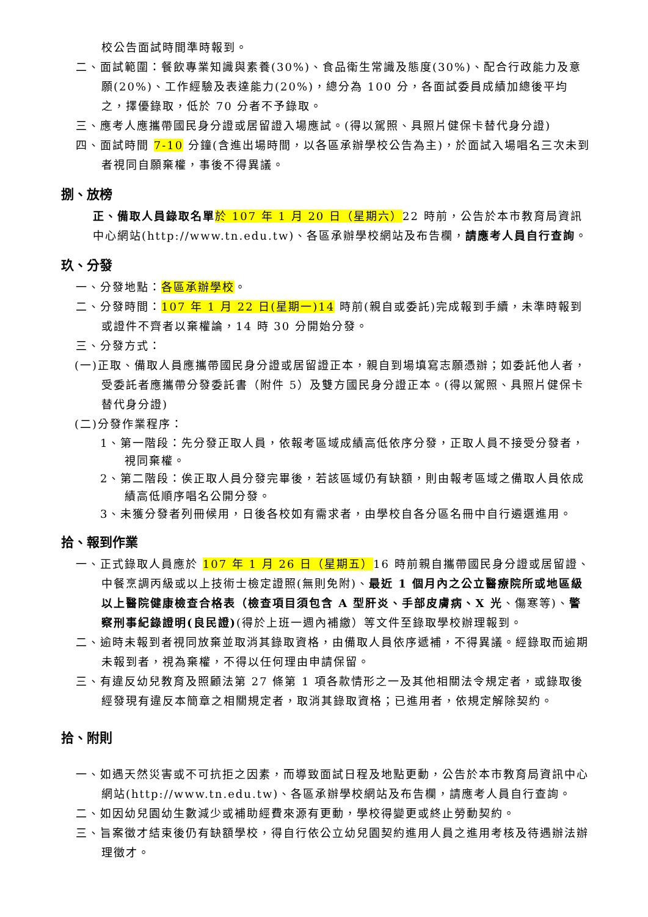校公告面試時間準時報到。
二、面試範圍：餐飲專業知識與素養(30%)、食品衛生常識及態度(30%)、配合行政能力及意願(20%)、工作經驗及表達能力(20%)，總分為 100 分，各面試委員成績加總後平均之，擇優錄取，低於 70 分者不予錄取。
三、應考人應攜帶國民身分證或居留證入場應試。(得以駕照、具照片健保卡替代身分證)
四、面試時間 7-10 分鐘(含進出場時間，以各區承辦學校公告為主)，於面試入場唱名三次未到者視同自願棄權，事後不得異議。
捌、放榜
正、備取人員錄取名單 於 107 年 1 月 20 日（星期六）22 時前，公告於本市教育局資訊中心網站(http://www.tn.edu.tw)、各區承辦學校網站及布告欄，請應考人員自行查詢。
玖、分發
一、分發地點：各區承辦學校。
二、分發時間：107 年 1 月 22 日(星期一)14 時前(親自或委託)完成報到手續，未準時報到或證件不齊者以棄權論，14 時 30 分開始分發。
三、分發方式：
(一)正取、備取人員應攜帶國民身分證或居留證正本，親自到場填寫志願憑辦；如委託他人者，受委託者應攜帶分發委託書（附件 5）及雙方國民身分證正本。(得以駕照、具照片健保卡替代身分證)
(二)分發作業程序：
1、第一階段：先分發正取人員，依報考區域成績高低依序分發，正取人員不接受分發者，視同棄權。
2、第二階段：俟正取人員分發完畢後，若該區域仍有缺額，則由報考區域之備取人員依成績高低順序唱名公開分發。
3、未獲分發者列冊候用，日後各校如有需求者，由學校自各分區名冊中自行遴選進用。
拾、報到作業
一、正式錄取人員應於 107 年 1 月 26 日（星期五）16 時前親自攜帶國民身分證或居留證、中餐烹調丙級或以上技術士檢定證照(無則免附)、最近 1 個月內之公立醫療院所或地區級以上醫院健康檢查合格表（檢查項目須包含 A 型肝炎、手部皮膚病、X 光、傷寒等)、警察刑事紀錄證明(良民證)(得於上班一週內補繳）等文件至錄取學校辦理報到。
二、逾時未報到者視同放棄並取消其錄取資格，由備取人員依序遞補，不得異議。經錄取而逾期未報到者，視為棄權，不得以任何理由申請保留。
三、有違反幼兒教育及照顧法第 27 條第 1 項各款情形之一及其他相關法令規定者，或錄取後經發現有違反本簡章之相關規定者，取消其錄取資格；已進用者，依規定解除契約。
拾、附則
一、如遇天然災害或不可抗拒之因素，而導致面試日程及地點更動，公告於本市教育局資訊中心網站(http://www.tn.edu.tw)、各區承辦學校網站及布告欄，請應考人員自行查詢。
二、如因幼兒園幼生數減少或補助經費來源有更動，學校得變更或終止勞動契約。
三、旨案徵才結束後仍有缺額學校，得自行依公立幼兒園契約進用人員之進用考核及待遇辦法辦理徵才。